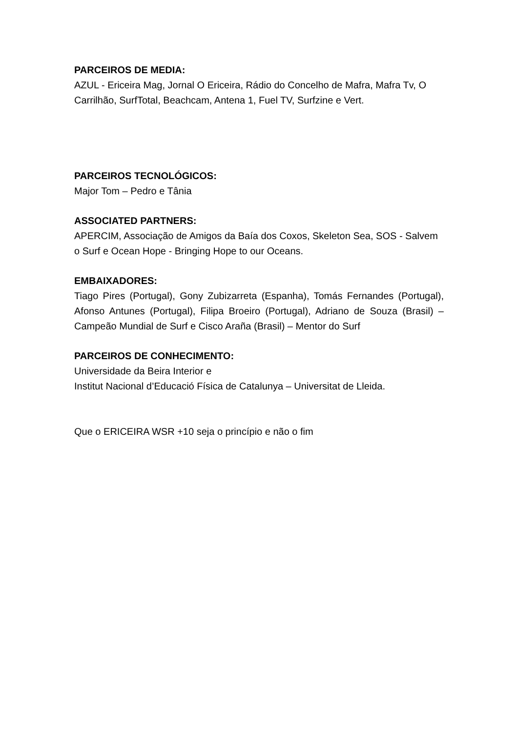PARCEIROS DE MEDIA:
AZUL - Ericeira Mag, Jornal O Ericeira, Rádio do Concelho de Mafra, Mafra Tv, O Carrilhão, SurfTotal, Beachcam, Antena 1, Fuel TV, Surfzine e Vert.
PARCEIROS TECNOLÓGICOS:
Major Tom – Pedro e Tânia
ASSOCIATED PARTNERS:
APERCIM, Associação de Amigos da Baía dos Coxos, Skeleton Sea, SOS - Salvem o Surf e Ocean Hope - Bringing Hope to our Oceans.
EMBAIXADORES:
Tiago Pires (Portugal), Gony Zubizarreta (Espanha), Tomás Fernandes (Portugal), Afonso Antunes (Portugal), Filipa Broeiro (Portugal), Adriano de Souza (Brasil) – Campeão Mundial de Surf e Cisco Araña (Brasil) – Mentor do Surf
PARCEIROS DE CONHECIMENTO:
Universidade da Beira Interior e
Institut Nacional d’Educació Física de Catalunya – Universitat de Lleida.
Que o ERICEIRA WSR +10 seja o princípio e não o fim